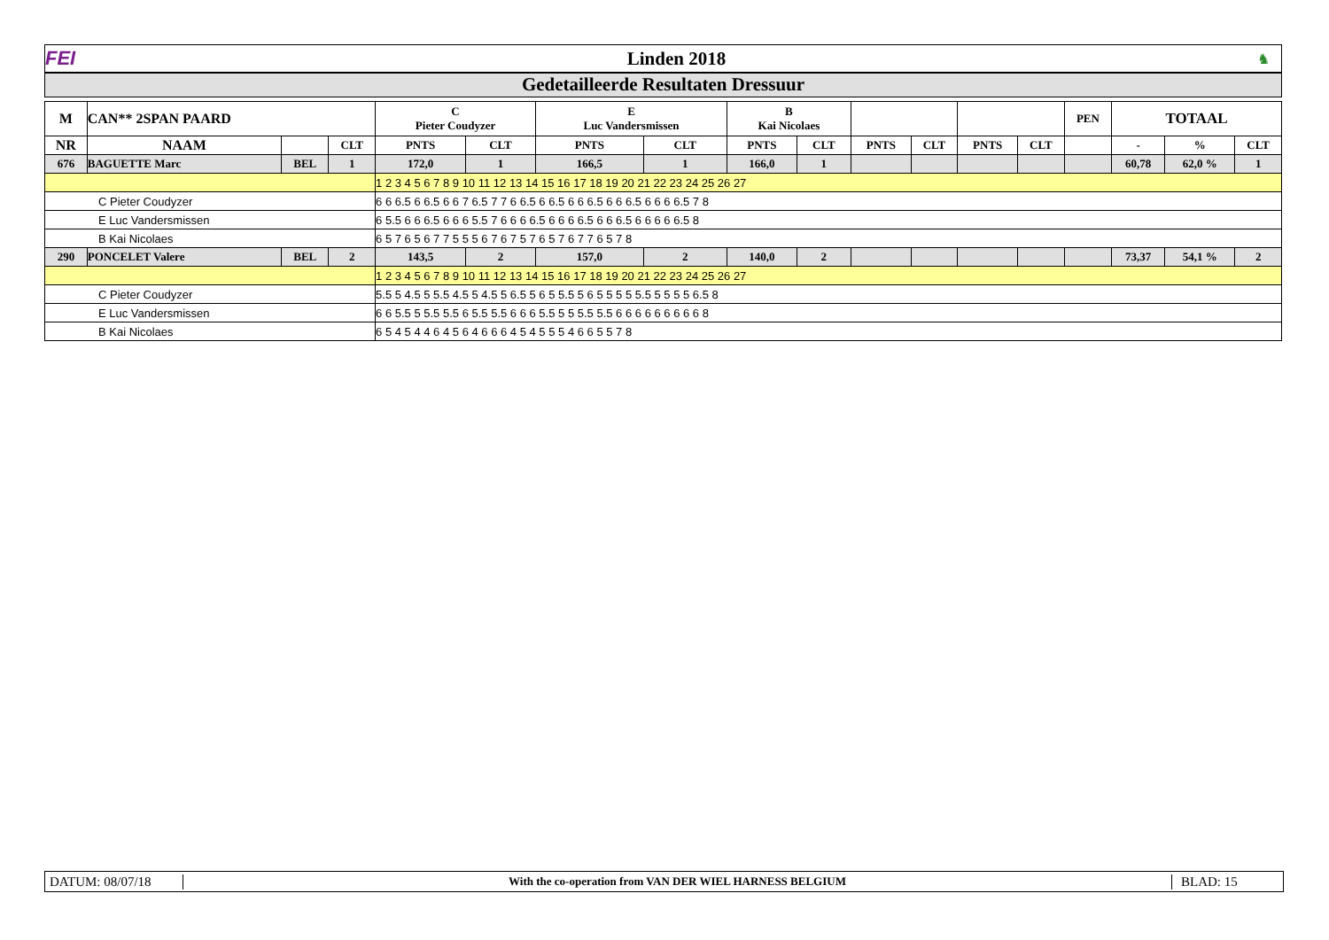FEI Linden 2018
♞
Gedetailleerde Resultaten Dressuur
| M | CAN** 2SPAN PAARD | | | C Pieter Coudyzer | | E Luc Vandersmissen | | B Kai Nicolaes | | | | | | PEN | TOTAAL | | |
| --- | --- | --- | --- | --- | --- | --- | --- | --- | --- | --- | --- | --- | --- | --- | --- | --- | --- |
| NR | NAAM | | CLT | PNTS | CLT | PNTS | CLT | PNTS | CLT | PNTS | CLT | PNTS | CLT | | - | % | CLT |
| 676 | BAGUETTE Marc | BEL | 1 | 172,0 | 1 | 166,5 | 1 | 166,0 | 1 | | | | | | 60,78 | 62,0 % | 1 |
| | | | | 1 2 3 4 5 6 7 8 9 10 11 12 13 14 15 16 17 18 19 20 21 22 23 24 25 26 27 | | | | | | | | | | | | | |
| C Pieter Coudyzer | | | | 6 6 6.5 6 6.5 6 6 7 6.5 7 7 6 6.5 6 6.5 6 6 6.5 6 6 6.5 6 6 6 6.5 7 8 | | | | | | | | | | | | | |
| E Luc Vandersmissen | | | | 6 5.5 6 6 6.5 6 6 6 5.5 7 6 6 6 6.5 6 6 6 6.5 6 6 6.5 6 6 6 6 6.5 8 | | | | | | | | | | | | | |
| B Kai Nicolaes | | | | 6 5 7 6 5 6 7 7 5 5 5 6 7 6 7 5 7 6 5 7 6 7 7 6 5 7 8 | | | | | | | | | | | | | |
| 290 | PONCELET Valere | BEL | 2 | 143,5 | 2 | 157,0 | 2 | 140,0 | 2 | | | | | | 73,37 | 54,1 % | 2 |
| | | | | 1 2 3 4 5 6 7 8 9 10 11 12 13 14 15 16 17 18 19 20 21 22 23 24 25 26 27 | | | | | | | | | | | | | |
| C Pieter Coudyzer | | | | 5.5 5 4.5 5 5.5 4.5 5 4.5 5 6.5 5 6 5 5.5 5 6 5 5 5 5 5.5 5 5 5 5 6.5 8 | | | | | | | | | | | | | |
| E Luc Vandersmissen | | | | 6 6 5.5 5 5.5 5.5 6 5.5 5.5 6 6 6 5.5 5 5 5.5 5.5 6 6 6 6 6 6 6 6 6 8 | | | | | | | | | | | | | |
| B Kai Nicolaes | | | | 6 5 4 5 4 4 6 4 5 6 4 6 6 6 4 5 4 5 5 5 4 6 6 5 5 7 8 | | | | | | | | | | | | | |
DATUM: 08/07/18
With the co-operation from VAN DER WIEL HARNESS BELGIUM
BLAD: 15